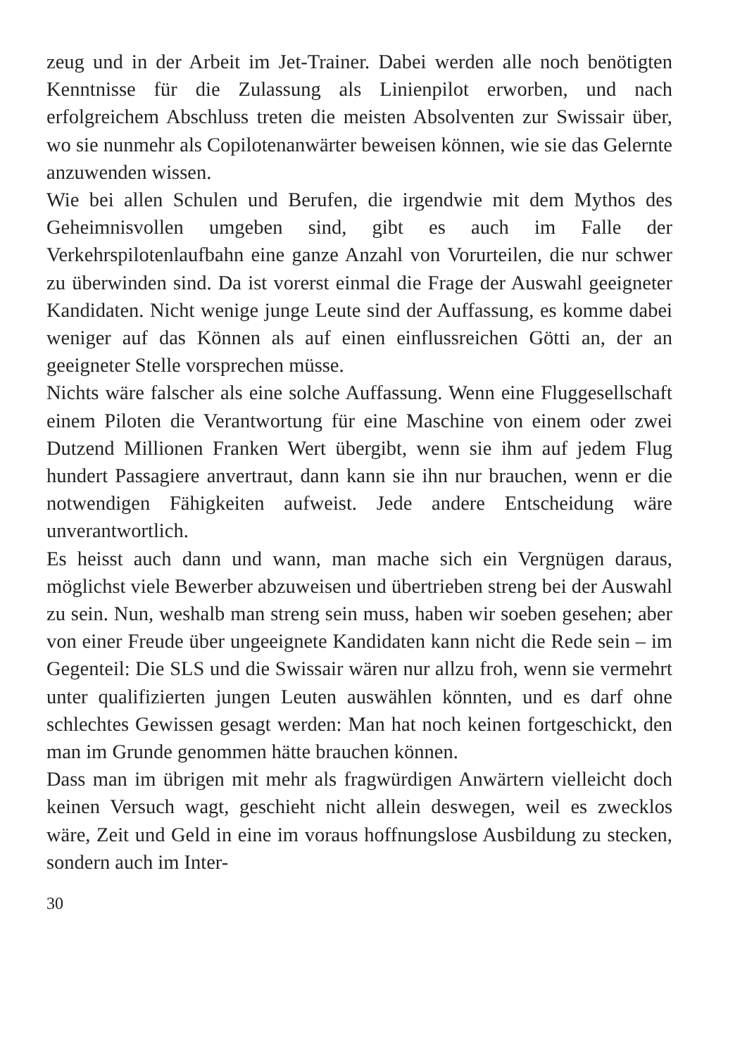zeug und in der Arbeit im Jet-Trainer. Dabei werden alle noch benötigten Kenntnisse für die Zulassung als Linienpilot erworben, und nach erfolgreichem Abschluss treten die meisten Absolventen zur Swissair über, wo sie nunmehr als Copilotenanwärter beweisen können, wie sie das Gelernte anzuwenden wissen.
Wie bei allen Schulen und Berufen, die irgendwie mit dem Mythos des Geheimnisvollen umgeben sind, gibt es auch im Falle der Verkehrspilotenlaufbahn eine ganze Anzahl von Vorurteilen, die nur schwer zu überwinden sind. Da ist vorerst einmal die Frage der Auswahl geeigneter Kandidaten. Nicht wenige junge Leute sind der Auffassung, es komme dabei weniger auf das Können als auf einen einflussreichen Götti an, der an geeigneter Stelle vorsprechen müsse.
Nichts wäre falscher als eine solche Auffassung. Wenn eine Fluggesellschaft einem Piloten die Verantwortung für eine Maschine von einem oder zwei Dutzend Millionen Franken Wert übergibt, wenn sie ihm auf jedem Flug hundert Passagiere anvertraut, dann kann sie ihn nur brauchen, wenn er die notwendigen Fähigkeiten aufweist. Jede andere Entscheidung wäre unverantwortlich.
Es heisst auch dann und wann, man mache sich ein Vergnügen daraus, möglichst viele Bewerber abzuweisen und übertrieben streng bei der Auswahl zu sein. Nun, weshalb man streng sein muss, haben wir soeben gesehen; aber von einer Freude über ungeeignete Kandidaten kann nicht die Rede sein – im Gegenteil: Die SLS und die Swissair wären nur allzu froh, wenn sie vermehrt unter qualifizierten jungen Leuten auswählen könnten, und es darf ohne schlechtes Gewissen gesagt werden: Man hat noch keinen fortgeschickt, den man im Grunde genommen hätte brauchen können.
Dass man im übrigen mit mehr als fragwürdigen Anwärtern vielleicht doch keinen Versuch wagt, geschieht nicht allein deswegen, weil es zwecklos wäre, Zeit und Geld in eine im voraus hoffnungslose Ausbildung zu stecken, sondern auch im Inter-
30